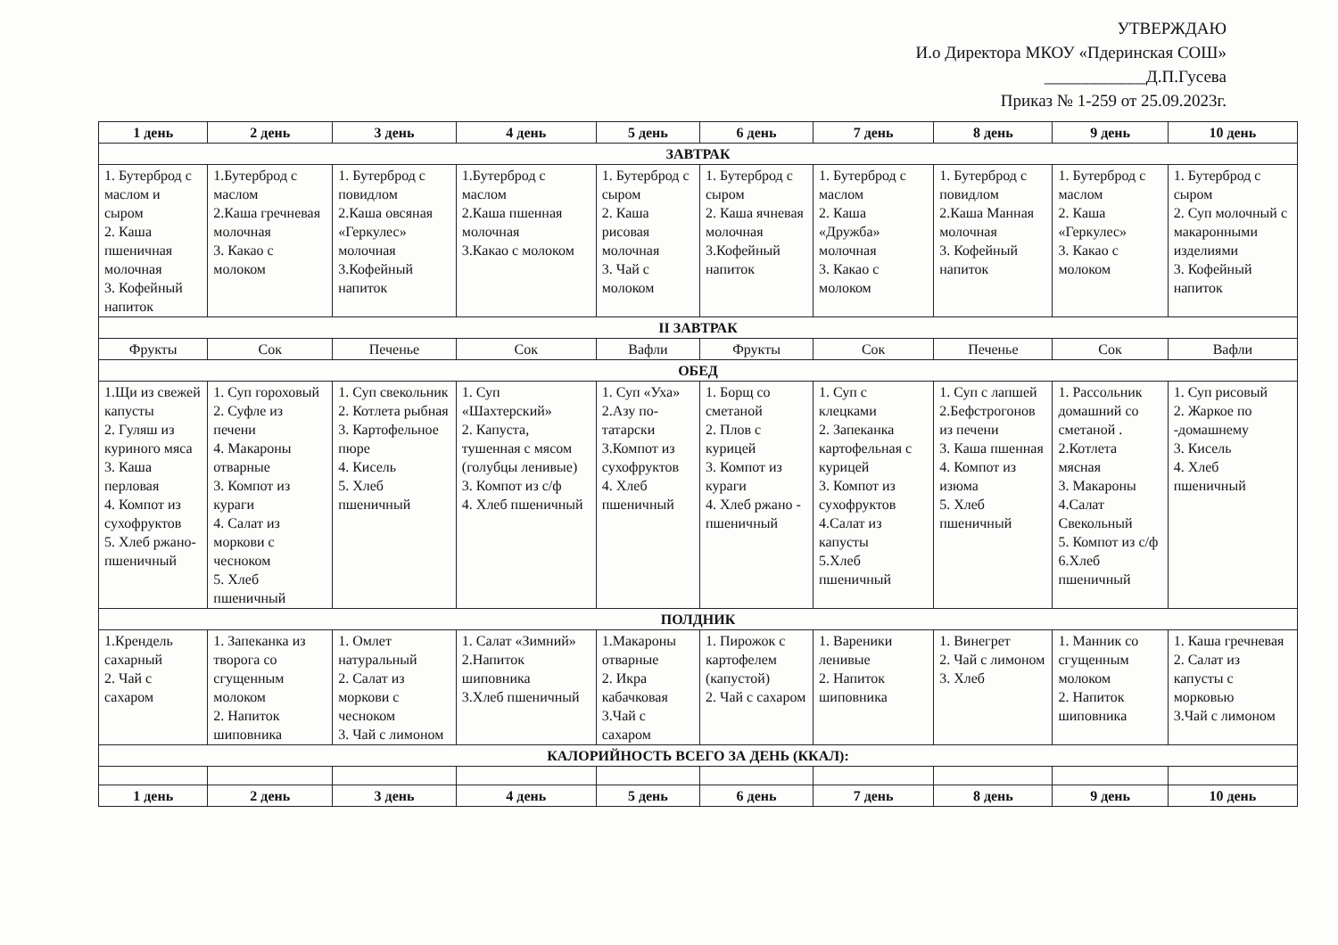УТВЕРЖДАЮ
И.о Директора МКОУ «Пдеринская СОШ»
____________Д.П.Гусева
Приказ № 1-259 от 25.09.2023г.
| 1 день | 2 день | 3 день | 4 день | 5 день | 6 день | 7 день | 8 день | 9 день | 10 день |
| --- | --- | --- | --- | --- | --- | --- | --- | --- | --- |
| ЗАВТРАК | | | | | | | | | |
| 1. Бутерброд с маслом и сыром 2. Каша пшеничная молочная 3. Кофейный напиток | 1.Бутерброд с маслом 2.Каша гречневая молочная 3. Какао с молоком | 1. Бутерброд с повидлом 2.Каша овсяная «Геркулес» молочная 3.Кофейный напиток | 1.Бутерброд с маслом 2.Каша пшенная молочная 3.Какао с молоком | 1. Бутерброд с сыром 2. Каша рисовая молочная 3. Чай с молоком | 1. Бутерброд с сыром 2. Каша ячневая молочная 3.Кофейный напиток | 1. Бутерброд с маслом 2. Каша «Дружба» молочная 3. Какао с молоком | 1. Бутерброд с повидлом 2.Каша Манная молочная 3. Кофейный напиток | 1. Бутерброд с маслом 2. Каша «Геркулес» 3. Какао с молоком | 1. Бутерброд с сыром 2. Суп молочный с макаронными изделиями 3. Кофейный напиток |
| II ЗАВТРАК | | | | | | | | | |
| Фрукты | Сок | Печенье | Сок | Вафли | Фрукты | Сок | Печенье | Сок | Вафли |
| ОБЕД | | | | | | | | | |
| 1.Щи из свежей капусты 2. Гуляш из куриного мяса 3. Каша перловая 4. Компот из сухофруктов 5. Хлеб ржано-пшеничный | 1. Суп гороховый 2. Суфле из печени 4. Макароны отварные 3. Компот из кураги 4. Салат из моркови с чесноком 5. Хлеб пшеничный | 1. Суп свекольник 2. Котлета рыбная 3. Картофельное пюре 4. Кисель 5. Хлеб пшеничный | 1. Суп «Шахтерский» 2. Капуста, тушенная с мясом (голубцы ленивые) 3. Компот из с/ф 4. Хлеб пшеничный | 1. Суп «Уха» 2.Азу по-татарски 3.Компот из сухофруктов 4. Хлеб пшеничный | 1. Борщ со сметаной 2. Плов с курицей 3. Компот из кураги 4. Хлеб ржано - пшеничный | 1. Суп с клецками 2. Запеканка картофельная с курицей 3. Компот из сухофруктов 4.Салат из капусты 5.Хлеб пшеничный | 1. Суп с лапшей 2.Бефстрогонов из печени 3. Каша пшенная 4. Компот из изюма 5. Хлеб пшеничный | 1. Рассольник домашний со сметаной . 2.Котлета мясная 3. Макароны 4.Салат Свекольный 5. Компот из с/ф 6.Хлеб пшеничный | 1. Суп рисовый 2. Жаркое по -домашнему 3. Кисель 4. Хлеб пшеничный |
| ПОЛДНИК | | | | | | | | | |
| 1.Крендель сахарный 2. Чай с сахаром | 1. Запеканка из творога со сгущенным молоком 2. Напиток шиповника | 1. Омлет натуральный 2. Салат из моркови с чесноком 3. Чай с лимоном | 1. Салат «Зимний» 2.Напиток шиповника 3.Хлеб пшеничный | 1.Макароны отварные 2. Икра кабачковая 3.Чай с сахаром | 1. Пирожок с картофелем (капустой) 2. Чай с сахаром | 1. Вареники ленивые 2. Напиток шиповника | 1. Винегрет 2. Чай с лимоном 3. Хлеб | 1. Манник со сгущенным молоком 2. Напиток шиповника | 1. Каша гречневая 2. Салат из капусты с морковью 3.Чай с лимоном |
| КАЛОРИЙНОСТЬ ВСЕГО ЗА ДЕНЬ (ККАЛ): | | | | | | | | | |
| 1 день | 2 день | 3 день | 4 день | 5 день | 6 день | 7 день | 8 день | 9 день | 10 день |